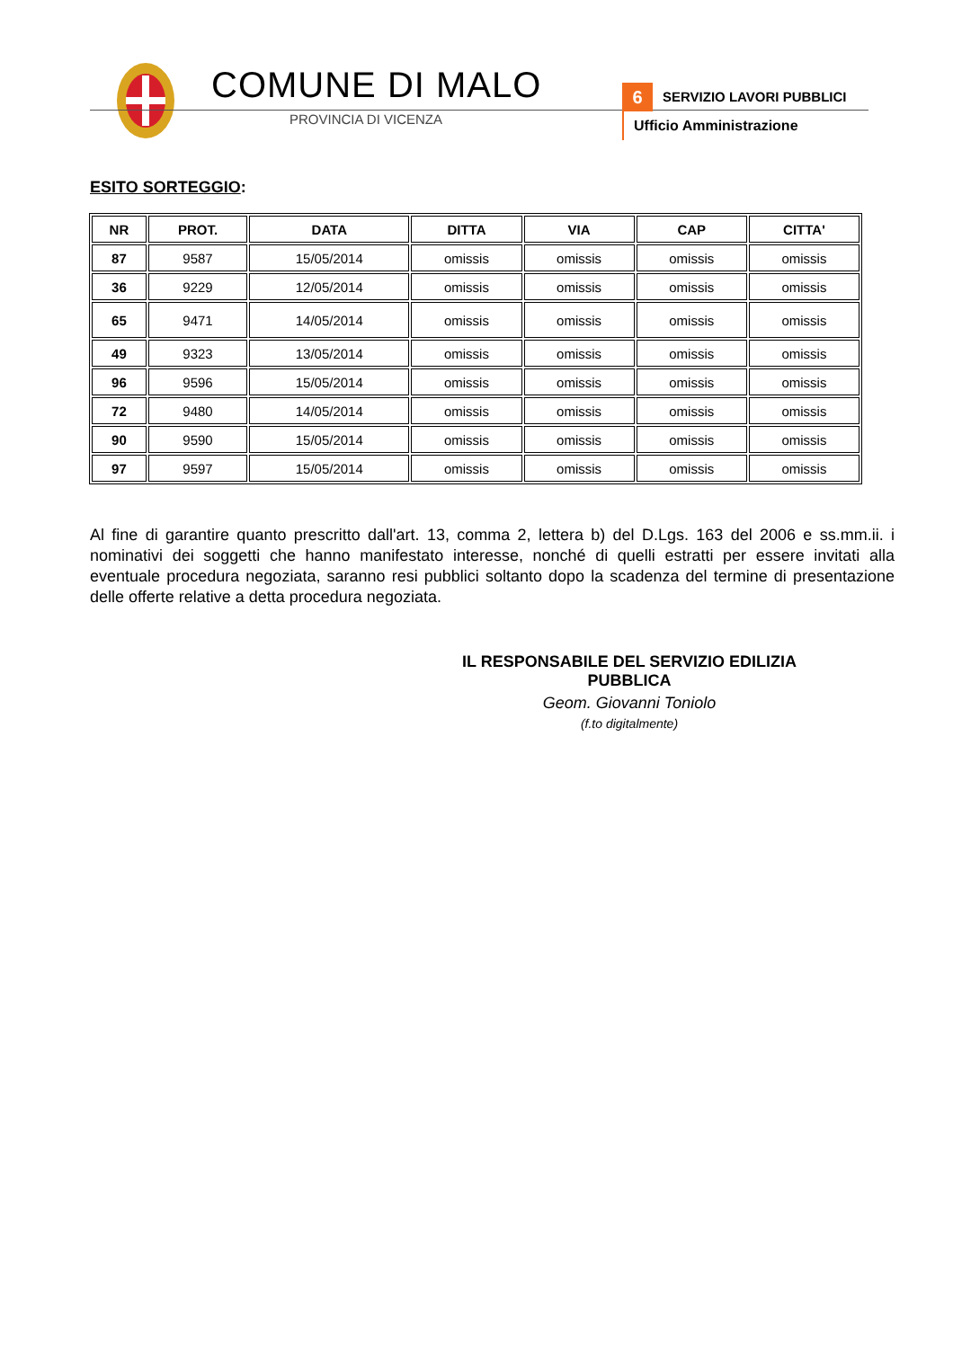COMUNE DI MALO
PROVINCIA DI VICENZA
6 SERVIZIO LAVORI PUBBLICI
Ufficio Amministrazione
ESITO SORTEGGIO:
| NR | PROT. | DATA | DITTA | VIA | CAP | CITTA' |
| --- | --- | --- | --- | --- | --- | --- |
| 87 | 9587 | 15/05/2014 | omissis | omissis | omissis | omissis |
| 36 | 9229 | 12/05/2014 | omissis | omissis | omissis | omissis |
| 65 | 9471 | 14/05/2014 | omissis | omissis | omissis | omissis |
| 49 | 9323 | 13/05/2014 | omissis | omissis | omissis | omissis |
| 96 | 9596 | 15/05/2014 | omissis | omissis | omissis | omissis |
| 72 | 9480 | 14/05/2014 | omissis | omissis | omissis | omissis |
| 90 | 9590 | 15/05/2014 | omissis | omissis | omissis | omissis |
| 97 | 9597 | 15/05/2014 | omissis | omissis | omissis | omissis |
Al fine di garantire quanto prescritto dall'art. 13, comma 2, lettera b) del D.Lgs. 163 del 2006 e ss.mm.ii. i nominativi dei soggetti che hanno manifestato interesse, nonché di quelli estratti per essere invitati alla eventuale procedura negoziata, saranno resi pubblici soltanto dopo la scadenza del termine di presentazione delle offerte relative a detta procedura negoziata.
IL RESPONSABILE DEL SERVIZIO EDILIZIA PUBBLICA
Geom. Giovanni Toniolo
(f.to digitalmente)